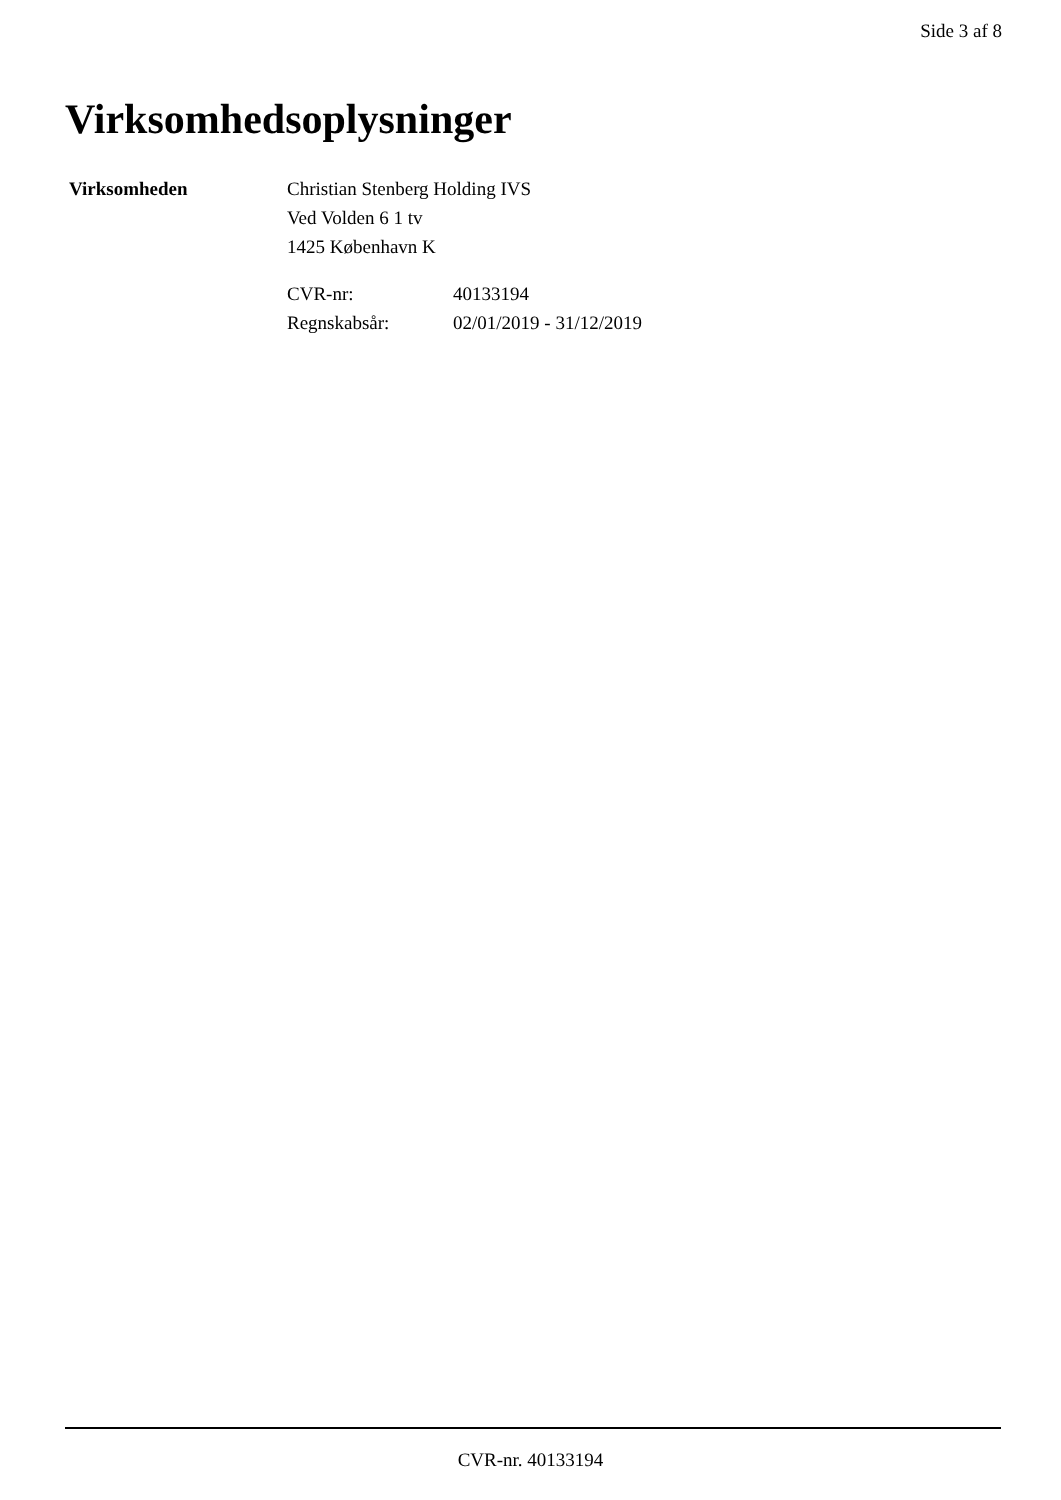Side 3 af 8
Virksomhedsoplysninger
Virksomheden Christian Stenberg Holding IVS
Ved Volden 6 1 tv
1425 København K
| CVR-nr: | 40133194 |
| Regnskabsår: | 02/01/2019 - 31/12/2019 |
CVR-nr. 40133194